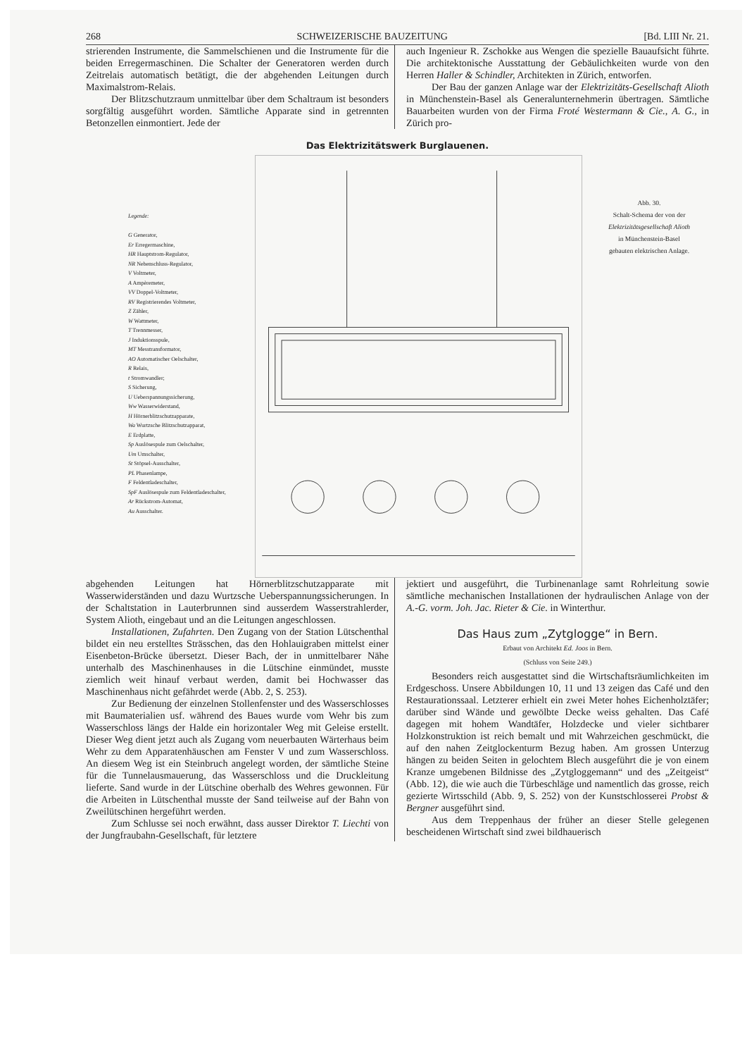268 SCHWEIZERISCHE BAUZEITUNG [Bd. LIII Nr. 21.
strierenden Instrumente, die Sammelschienen und die Instrumente für die beiden Erregermaschinen. Die Schalter der Generatoren werden durch Zeitrelais automatisch betätigt, die der abgehenden Leitungen durch Maximalstrom-Relais.
Der Blitzschutzraum unmittelbar über dem Schaltraum ist besonders sorgfältig ausgeführt worden. Sämtliche Apparate sind in getrennten Betonzellen einmontiert. Jede der
auch Ingenieur R. Zschokke aus Wengen die spezielle Bauaufsicht führte. Die architektonische Ausstattung der Gebäulichkeiten wurde von den Herren Haller & Schindler, Architekten in Zürich, entworfen.
Der Bau der ganzen Anlage war der Elektrizitäts-Gesellschaft Alioth in Münchenstein-Basel als Generalunternehmerin übertragen. Sämtliche Bauarbeiten wurden von der Firma Froté Westermann & Cie., A. G., in Zürich pro-
Das Elektrizitätswerk Burglauenen.
Legende:
G Generator,
Er Erregermaschine,
HR Hauptstrom-Regulator,
NR Nebenschluss-Regulator,
V Voltmeter,
A Ampèremeter,
VV Doppel-Voltmeter,
RV Registrierendes Voltmeter,
Z Zähler,
W Wattmeter,
T Trennmesser,
J Induktionsspule,
MT Messtransformator,
AO Automatischer Oelschalter,
R Relais,
t Stromwandler;
S Sicherung,
U Ueberspannungssicherung,
Ww Wasserwiderstand,
H Hörnerblitzschutzapparate,
Wa Wurtzsche Blitzschutzapparat,
E Erdplatte,
Sp Auslösespule zum Oelschalter,
Um Umschalter,
St Stöpsel-Ausschalter,
PL Phasenlampe,
F Feldentladeschalter,
SpF Auslösespule zum Feldentladeschalter,
Ar Rückstrom-Automat,
Au Ausschalter.
Abb. 30.
Schalt-Schema der von der
Elektrizitätsgesellschaft Alioth
in Münchenstein-Basel
gebauten elektrischen Anlage.
abgehenden Leitungen hat Hörnerblitzschutzapparate mit Wasserwiderständen und dazu Wurtzsche Ueberspannungssicherungen. In der Schaltstation in Lauterbrunnen sind ausserdem Wasserstrahlerder, System Alioth, eingebaut und an die Leitungen angeschlossen.
Installationen, Zufahrten. Den Zugang von der Station Lütschenthal bildet ein neu erstelltes Strässchen, das den Hohlauigraben mittelst einer Eisenbeton-Brücke übersetzt. Dieser Bach, der in unmittelbarer Nähe unterhalb des Maschinenhauses in die Lütschine einmündet, musste ziemlich weit hinauf verbaut werden, damit bei Hochwasser das Maschinenhaus nicht gefährdet werde (Abb. 2, S. 253).
Zur Bedienung der einzelnen Stollenfenster und des Wasserschlosses mit Baumaterialien usf. während des Baues wurde vom Wehr bis zum Wasserschloss längs der Halde ein horizontaler Weg mit Geleise erstellt. Dieser Weg dient jetzt auch als Zugang vom neuerbauten Wärterhaus beim Wehr zu dem Apparatenhäuschen am Fenster V und zum Wasserschloss. An diesem Weg ist ein Steinbruch angelegt worden, der sämtliche Steine für die Tunnelausmauerung, das Wasserschloss und die Druckleitung lieferte. Sand wurde in der Lütschine oberhalb des Wehres gewonnen. Für die Arbeiten in Lütschenthal musste der Sand teilweise auf der Bahn von Zweilütschinen hergeführt werden.
Zum Schlusse sei noch erwähnt, dass ausser Direktor T. Liechti von der Jungfraubahn-Gesellschaft, für letztere
jektiert und ausgeführt, die Turbinenanlage samt Rohrleitung sowie sämtliche mechanischen Installationen der hydraulischen Anlage von der A.-G. vorm. Joh. Jac. Rieter & Cie. in Winterthur.
Das Haus zum „Zytglogge“ in Bern.
Erbaut von Architekt Ed. Joos in Bern.
(Schluss von Seite 249.)
Besonders reich ausgestattet sind die Wirtschaftsräumlichkeiten im Erdgeschoss. Unsere Abbildungen 10, 11 und 13 zeigen das Café und den Restaurationssaal. Letzterer erhielt ein zwei Meter hohes Eichenholztäfer; darüber sind Wände und gewölbte Decke weiss gehalten. Das Café dagegen mit hohem Wandtäfer, Holzdecke und vieler sichtbarer Holzkonstruktion ist reich bemalt und mit Wahrzeichen geschmückt, die auf den nahen Zeitglockenturm Bezug haben. Am grossen Unterzug hängen zu beiden Seiten in gelochtem Blech ausgeführt die je von einem Kranze umgebenen Bildnisse des „Zytgloggemann“ und des „Zeitgeist“ (Abb. 12), die wie auch die Türbeschläge und namentlich das grosse, reich gezierte Wirtsschild (Abb. 9, S. 252) von der Kunstschlosserei Probst & Bergner ausgeführt sind.
Aus dem Treppenhaus der früher an dieser Stelle gelegenen bescheidenen Wirtschaft sind zwei bildhauerisch